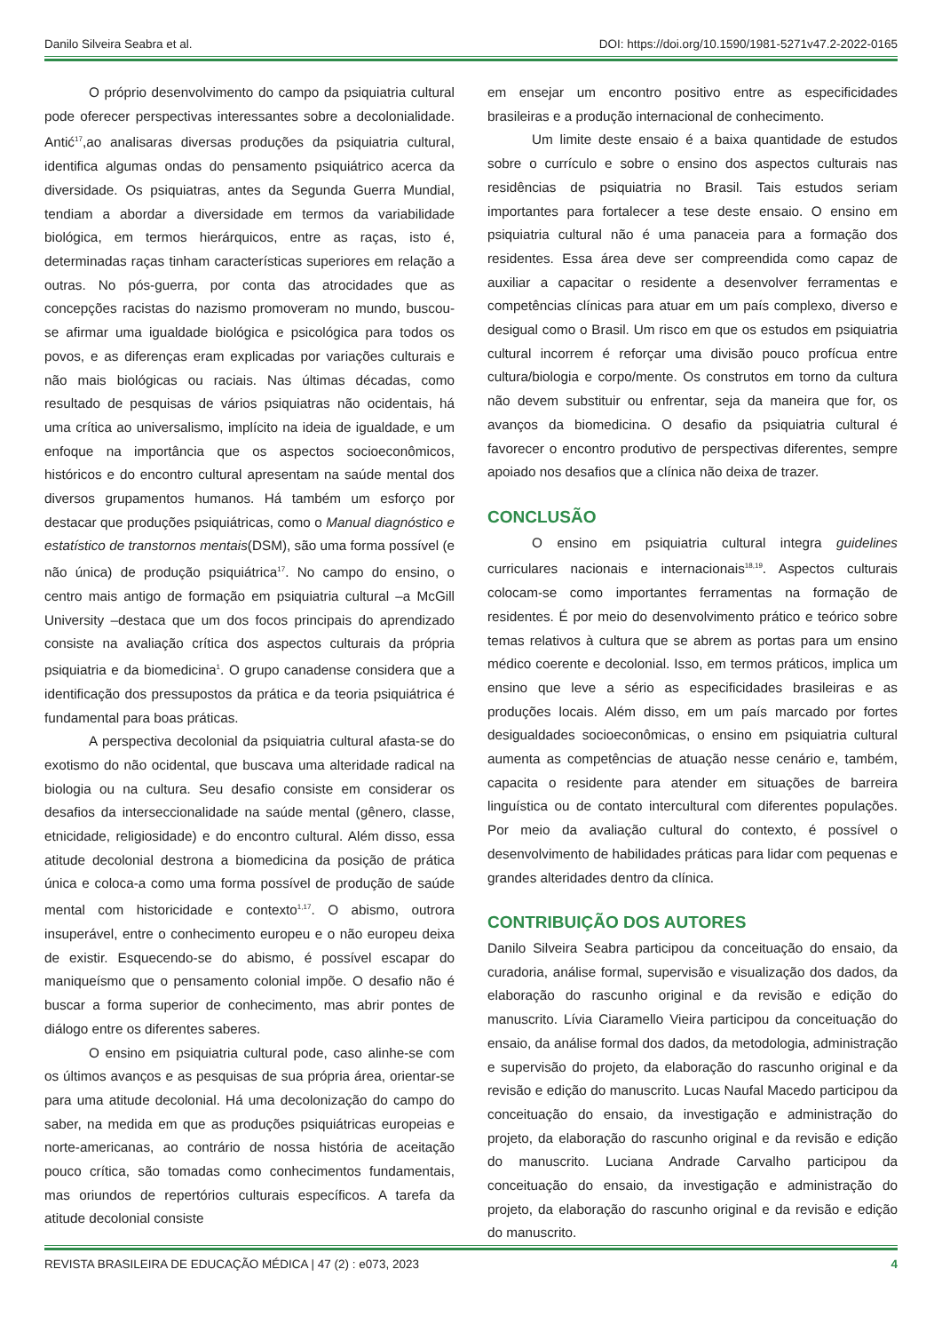Danilo Silveira Seabra et al. DOI: https://doi.org/10.1590/1981-5271v47.2-2022-0165
O próprio desenvolvimento do campo da psiquiatria cultural pode oferecer perspectivas interessantes sobre a decolonialidade. Antić<sup>17</sup>,ao analisaras diversas produções da psiquiatria cultural, identifica algumas ondas do pensamento psiquiátrico acerca da diversidade. Os psiquiatras, antes da Segunda Guerra Mundial, tendiam a abordar a diversidade em termos da variabilidade biológica, em termos hierárquicos, entre as raças, isto é, determinadas raças tinham características superiores em relação a outras. No pós-guerra, por conta das atrocidades que as concepções racistas do nazismo promoveram no mundo, buscou-se afirmar uma igualdade biológica e psicológica para todos os povos, e as diferenças eram explicadas por variações culturais e não mais biológicas ou raciais. Nas últimas décadas, como resultado de pesquisas de vários psiquiatras não ocidentais, há uma crítica ao universalismo, implícito na ideia de igualdade, e um enfoque na importância que os aspectos socioeconômicos, históricos e do encontro cultural apresentam na saúde mental dos diversos grupamentos humanos. Há também um esforço por destacar que produções psiquiátricas, como o Manual diagnóstico e estatístico de transtornos mentais(DSM), são uma forma possível (e não única) de produção psiquiátrica<sup>17</sup>. No campo do ensino, o centro mais antigo de formação em psiquiatria cultural –a McGill University –destaca que um dos focos principais do aprendizado consiste na avaliação crítica dos aspectos culturais da própria psiquiatria e da biomedicina<sup>1</sup>. O grupo canadense considera que a identificação dos pressupostos da prática e da teoria psiquiátrica é fundamental para boas práticas.
A perspectiva decolonial da psiquiatria cultural afasta-se do exotismo do não ocidental, que buscava uma alteridade radical na biologia ou na cultura. Seu desafio consiste em considerar os desafios da interseccionalidade na saúde mental (gênero, classe, etnicidade, religiosidade) e do encontro cultural. Além disso, essa atitude decolonial destrona a biomedicina da posição de prática única e coloca-a como uma forma possível de produção de saúde mental com historicidade e contexto<sup>1,17</sup>. O abismo, outrora insuperável, entre o conhecimento europeu e o não europeu deixa de existir. Esquecendo-se do abismo, é possível escapar do maniqueísmo que o pensamento colonial impõe. O desafio não é buscar a forma superior de conhecimento, mas abrir pontes de diálogo entre os diferentes saberes.
O ensino em psiquiatria cultural pode, caso alinhe-se com os últimos avanços e as pesquisas de sua própria área, orientar-se para uma atitude decolonial. Há uma decolonização do campo do saber, na medida em que as produções psiquiátricas europeias e norte-americanas, ao contrário de nossa história de aceitação pouco crítica, são tomadas como conhecimentos fundamentais, mas oriundos de repertórios culturais específicos. A tarefa da atitude decolonial consiste
em ensejar um encontro positivo entre as especificidades brasileiras e a produção internacional de conhecimento.
Um limite deste ensaio é a baixa quantidade de estudos sobre o currículo e sobre o ensino dos aspectos culturais nas residências de psiquiatria no Brasil. Tais estudos seriam importantes para fortalecer a tese deste ensaio. O ensino em psiquiatria cultural não é uma panaceia para a formação dos residentes. Essa área deve ser compreendida como capaz de auxiliar a capacitar o residente a desenvolver ferramentas e competências clínicas para atuar em um país complexo, diverso e desigual como o Brasil. Um risco em que os estudos em psiquiatria cultural incorrem é reforçar uma divisão pouco profícua entre cultura/biologia e corpo/mente. Os construtos em torno da cultura não devem substituir ou enfrentar, seja da maneira que for, os avanços da biomedicina. O desafio da psiquiatria cultural é favorecer o encontro produtivo de perspectivas diferentes, sempre apoiado nos desafios que a clínica não deixa de trazer.
CONCLUSÃO
O ensino em psiquiatria cultural integra guidelines curriculares nacionais e internacionais<sup>18,19</sup>. Aspectos culturais colocam-se como importantes ferramentas na formação de residentes. É por meio do desenvolvimento prático e teórico sobre temas relativos à cultura que se abrem as portas para um ensino médico coerente e decolonial. Isso, em termos práticos, implica um ensino que leve a sério as especificidades brasileiras e as produções locais. Além disso, em um país marcado por fortes desigualdades socioeconômicas, o ensino em psiquiatria cultural aumenta as competências de atuação nesse cenário e, também, capacita o residente para atender em situações de barreira linguística ou de contato intercultural com diferentes populações. Por meio da avaliação cultural do contexto, é possível o desenvolvimento de habilidades práticas para lidar com pequenas e grandes alteridades dentro da clínica.
CONTRIBUIÇÃO DOS AUTORES
Danilo Silveira Seabra participou da conceituação do ensaio, da curadoria, análise formal, supervisão e visualização dos dados, da elaboração do rascunho original e da revisão e edição do manuscrito. Lívia Ciaramello Vieira participou da conceituação do ensaio, da análise formal dos dados, da metodologia, administração e supervisão do projeto, da elaboração do rascunho original e da revisão e edição do manuscrito. Lucas Naufal Macedo participou da conceituação do ensaio, da investigação e administração do projeto, da elaboração do rascunho original e da revisão e edição do manuscrito. Luciana Andrade Carvalho participou da conceituação do ensaio, da investigação e administração do projeto, da elaboração do rascunho original e da revisão e edição do manuscrito.
REVISTA BRASILEIRA DE EDUCAÇÃO MÉDICA | 47 (2) : e073, 2023 4